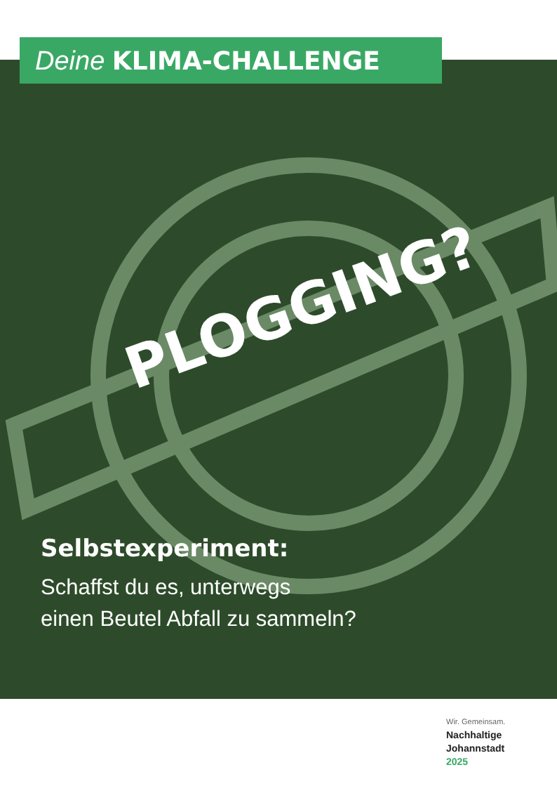Deine KLIMA-CHALLENGE
PLOGGING?
Selbstexperiment:
Schaffst du es, unterwegs
einen Beutel Abfall zu sammeln?
Wir. Gemeinsam.
Nachhaltige
Johannstadt
2025